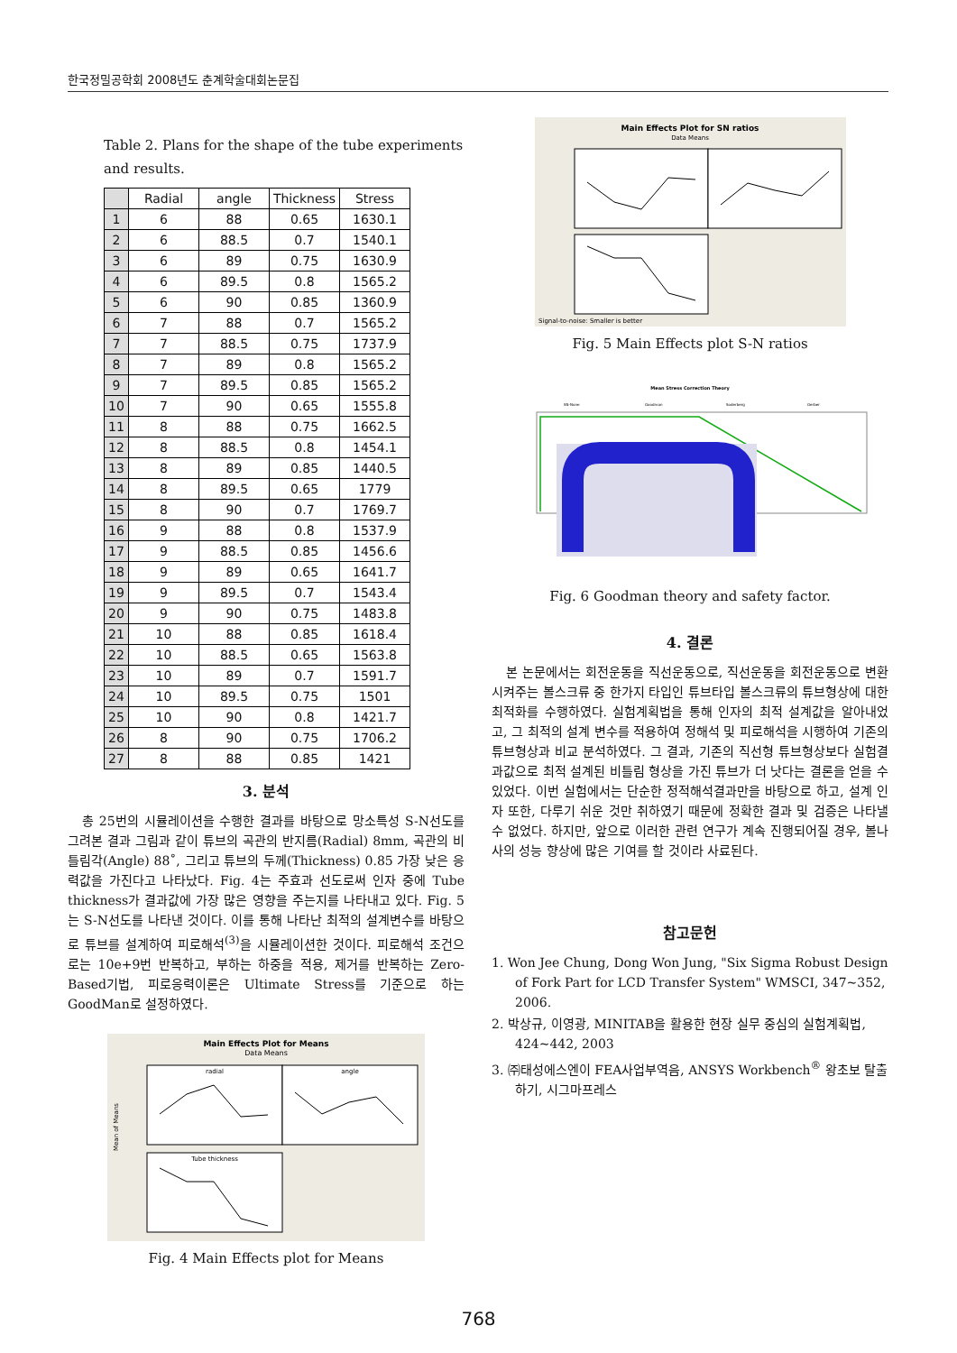한국정밀공학회 2008년도 춘계학술대회논문집
Table 2. Plans for the shape of the tube experiments and results.
| | Radial | angle | Thickness | Stress |
| --- | --- | --- | --- | --- |
| 1 | 6 | 88 | 0.65 | 1630.1 |
| 2 | 6 | 88.5 | 0.7 | 1540.1 |
| 3 | 6 | 89 | 0.75 | 1630.9 |
| 4 | 6 | 89.5 | 0.8 | 1565.2 |
| 5 | 6 | 90 | 0.85 | 1360.9 |
| 6 | 7 | 88 | 0.7 | 1565.2 |
| 7 | 7 | 88.5 | 0.75 | 1737.9 |
| 8 | 7 | 89 | 0.8 | 1565.2 |
| 9 | 7 | 89.5 | 0.85 | 1565.2 |
| 10 | 7 | 90 | 0.65 | 1555.8 |
| 11 | 8 | 88 | 0.75 | 1662.5 |
| 12 | 8 | 88.5 | 0.8 | 1454.1 |
| 13 | 8 | 89 | 0.85 | 1440.5 |
| 14 | 8 | 89.5 | 0.65 | 1779 |
| 15 | 8 | 90 | 0.7 | 1769.7 |
| 16 | 9 | 88 | 0.8 | 1537.9 |
| 17 | 9 | 88.5 | 0.85 | 1456.6 |
| 18 | 9 | 89 | 0.65 | 1641.7 |
| 19 | 9 | 89.5 | 0.7 | 1543.4 |
| 20 | 9 | 90 | 0.75 | 1483.8 |
| 21 | 10 | 88 | 0.85 | 1618.4 |
| 22 | 10 | 88.5 | 0.65 | 1563.8 |
| 23 | 10 | 89 | 0.7 | 1591.7 |
| 24 | 10 | 89.5 | 0.75 | 1501 |
| 25 | 10 | 90 | 0.8 | 1421.7 |
| 26 | 8 | 90 | 0.75 | 1706.2 |
| 27 | 8 | 88 | 0.85 | 1421 |
3. 분석
총 25번의 시뮬레이션을 수행한 결과를 바탕으로 망소특성 S-N선도를 그려본 결과 그림과 같이 튜브의 곡관의 반지름(Radial) 8mm, 곡관의 비틀림각(Angle) 88˚, 그리고 튜브의 두께(Thickness) 0.85 가장 낮은 응력값을 가진다고 나타났다. Fig. 4는 주효과 선도로써 인자 중에 Tube thickness가 결과값에 가장 많은 영향을 주는지를 나타내고 있다. Fig. 5는 S-N선도를 나타낸 것이다. 이를 통해 나타난 최적의 설계변수를 바탕으로 튜브를 설계하여 피로해석<sup>(3)</sup>을 시뮬레이션한 것이다. 피로해석 조건으로는 10e+9번 반복하고, 부하는 하중을 적용, 제거를 반복하는 Zero-Based기법, 피로응력이론은 Ultimate Stress를 기준으로 하는 GoodMan로 설정하였다.
Main Effects Plot for Means
Data Means
radial
angle
Tube thickness
Mean of Means
Fig. 4 Main Effects plot for Means
Main Effects Plot for SN ratios
Data Means
Signal-to-noise: Smaller is better
Fig. 5 Main Effects plot S-N ratios
Mean Stress Correction Theory
SN-None
Goodman
Soderberg
Gerber
Fig. 6 Goodman theory and safety factor.
4. 결론
본 논문에서는 회전운동을 직선운동으로, 직선운동을 회전운동으로 변환시켜주는 볼스크류 중 한가지 타입인 튜브타입 볼스크류의 튜브형상에 대한 최적화를 수행하였다. 실험계획법을 통해 인자의 최적 설계값을 알아내었고, 그 최적의 설계 변수를 적용하여 정해석 및 피로해석을 시행하여 기존의 튜브형상과 비교 분석하였다. 그 결과, 기존의 직선형 튜브형상보다 실험결과값으로 최적 설계된 비틀림 형상을 가진 튜브가 더 낫다는 결론을 얻을 수 있었다. 이번 실험에서는 단순한 정적해석결과만을 바탕으로 하고, 설계 인자 또한, 다루기 쉬운 것만 취하였기 때문에 정확한 결과 및 검증은 나타낼 수 없었다. 하지만, 앞으로 이러한 관련 연구가 계속 진행되어질 경우, 볼나사의 성능 향상에 많은 기여를 할 것이라 사료된다.
참고문헌
1. Won Jee Chung, Dong Won Jung, "Six Sigma Robust Design of Fork Part for LCD Transfer System" WMSCI, 347~352, 2006.
2. 박상규, 이영광, MINITAB을 활용한 현장 실무 중심의 실험계획법, 424~442, 2003
3. ㈜태성에스엔이 FEA사업부역음, ANSYS Workbench<sup>®</sup> 왕초보 탈출하기, 시그마프레스
768